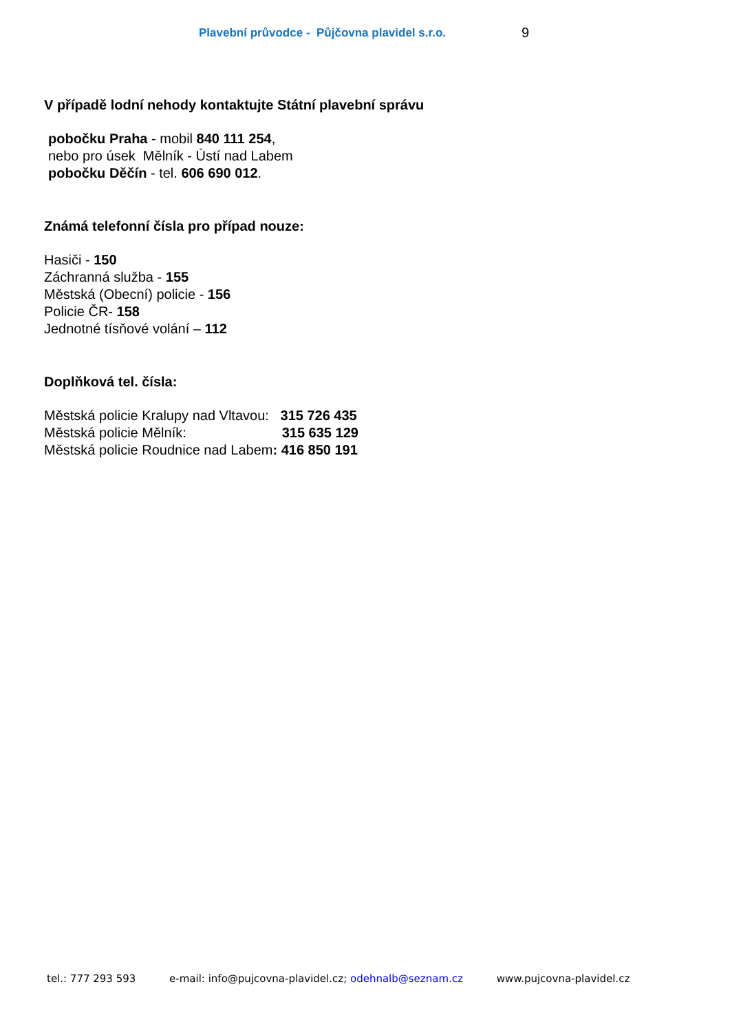Plavební průvodce - Půjčovna plavidel s.r.o. 9
V případě lodní nehody kontaktujte Státní plavební správu
pobočku Praha - mobil 840 111 254,
nebo pro úsek Mělník - Ústí nad Labem
pobočku Děčín - tel. 606 690 012.
Známá telefonní čísla pro případ nouze:
Hasiči - 150
Záchranná služba - 155
Městská (Obecní) policie - 156
Policie ČR- 158
Jednotné tísňové volání – 112
Doplňková tel. čísla:
Městská policie Kralupy nad Vltavou: 315 726 435
Městská policie Mělník: 315 635 129
Městská policie Roudnice nad Labem: 416 850 191
tel.: 777 293 593 e-mail: info@pujcovna-plavidel.cz; odehnalb@seznam.cz www.pujcovna-plavidel.cz